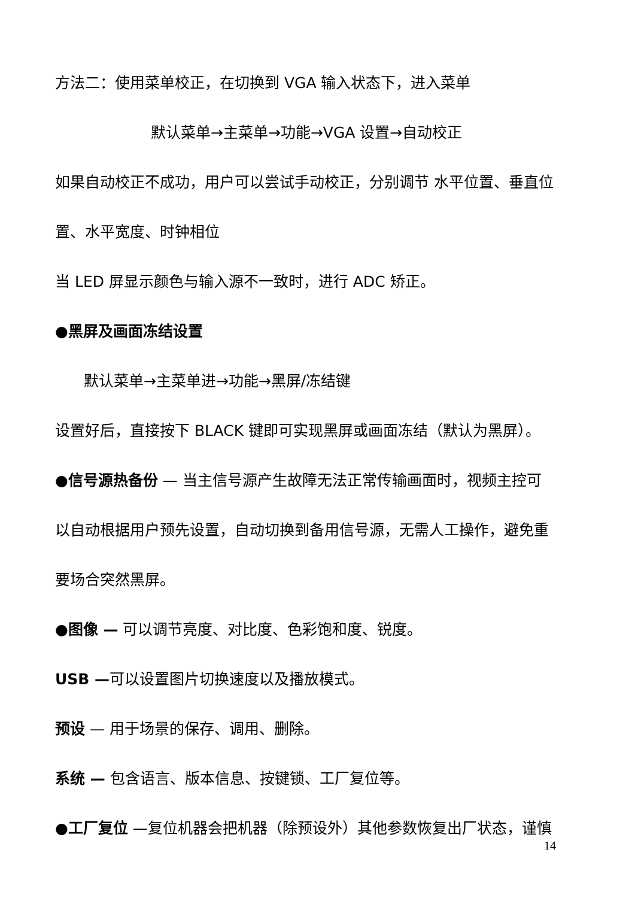方法二：使用菜单校正，在切换到 VGA 输入状态下，进入菜单
默认菜单→主菜单→功能→VGA 设置→自动校正
如果自动校正不成功，用户可以尝试手动校正，分别调节 水平位置、垂直位
置、水平宽度、时钟相位
当 LED 屏显示颜色与输入源不一致时，进行 ADC 矫正。
●黑屏及画面冻结设置
默认菜单→主菜单进→功能→黑屏/冻结键
设置好后，直接按下 BLACK 键即可实现黑屏或画面冻结（默认为黑屏）。
●信号源热备份 — 当主信号源产生故障无法正常传输画面时，视频主控可
以自动根据用户预先设置，自动切换到备用信号源，无需人工操作，避免重
要场合突然黑屏。
●图像 — 可以调节亮度、对比度、色彩饱和度、锐度。
USB —可以设置图片切换速度以及播放模式。
预设 — 用于场景的保存、调用、删除。
系统 — 包含语言、版本信息、按键锁、工厂复位等。
●工厂复位 —复位机器会把机器（除预设外）其他参数恢复出厂状态，谨慎
14